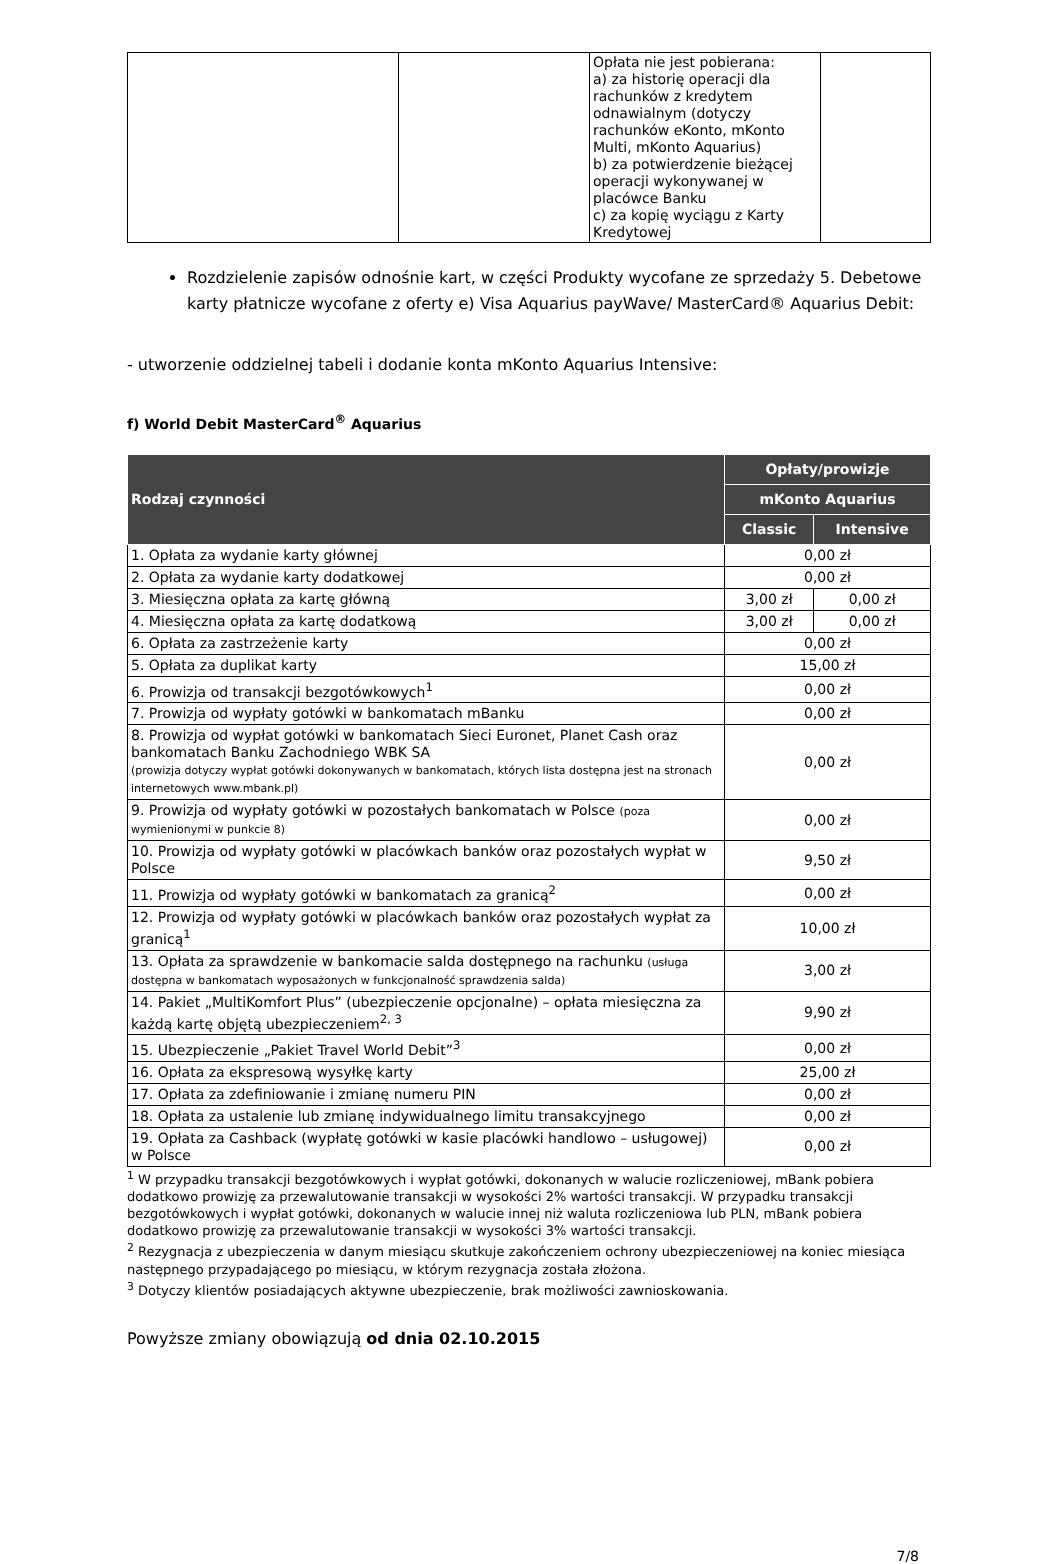| | | Opłata nie jest pobierana: a) za historię operacji dla rachunków z kredytem odnawialnym (dotyczy rachunków eKonto, mKonto Multi, mKonto Aquarius) b) za potwierdzenie bieżącej operacji wykonywanej w placówce Banku c) za kopię wyciągu z Karty Kredytowej | |
Rozdzielenie zapisów odnośnie kart, w części Produkty wycofane ze sprzedaży 5. Debetowe karty płatnicze wycofane z oferty e) Visa Aquarius payWave/ MasterCard® Aquarius Debit:
- utworzenie oddzielnej tabeli i dodanie konta mKonto Aquarius Intensive:
f) World Debit MasterCard<sup>®</sup> Aquarius
| Rodzaj czynności | Opłaty/prowizje | |
| --- | --- | --- |
| | mKonto Aquarius | |
| | Classic | Intensive |
| 1. Opłata za wydanie karty głównej | 0,00 zł | |
| 2. Opłata za wydanie karty dodatkowej | 0,00 zł | |
| 3. Miesięczna opłata za kartę główną | 3,00 zł | 0,00 zł |
| 4. Miesięczna opłata za kartę dodatkową | 3,00 zł | 0,00 zł |
| 6. Opłata za zastrzeżenie karty | 0,00 zł | |
| 5. Opłata za duplikat karty | 15,00 zł | |
| 6. Prowizja od transakcji bezgotówkowych<sup>1</sup> | 0,00 zł | |
| 7. Prowizja od wypłaty gotówki w bankomatach mBanku | 0,00 zł | |
| 8. Prowizja od wypłat gotówki w bankomatach Sieci Euronet, Planet Cash oraz bankomatach Banku Zachodniego WBK SA (prowizja dotyczy wypłat gotówki dokonywanych w bankomatach, których lista dostępna jest na stronach internetowych www.mbank.pl) | 0,00 zł | |
| 9. Prowizja od wypłaty gotówki w pozostałych bankomatach w Polsce (poza wymienionymi w punkcie 8) | 0,00 zł | |
| 10. Prowizja od wypłaty gotówki w placówkach banków oraz pozostałych wypłat w Polsce | 9,50 zł | |
| 11. Prowizja od wypłaty gotówki w bankomatach za granicą<sup>2</sup> | 0,00 zł | |
| 12. Prowizja od wypłaty gotówki w placówkach banków oraz pozostałych wypłat za granicą<sup>1</sup> | 10,00 zł | |
| 13. Opłata za sprawdzenie w bankomacie salda dostępnego na rachunku (usługa dostępna w bankomatach wyposażonych w funkcjonalność sprawdzenia salda) | 3,00 zł | |
| 14. Pakiet „MultiKomfort Plus” (ubezpieczenie opcjonalne) – opłata miesięczna za każdą kartę objętą ubezpieczeniem<sup>2, 3</sup> | 9,90 zł | |
| 15. Ubezpieczenie „Pakiet Travel World Debit”<sup>3</sup> | 0,00 zł | |
| 16. Opłata za ekspresową wysyłkę karty | 25,00 zł | |
| 17. Opłata za zdefiniowanie i zmianę numeru PIN | 0,00 zł | |
| 18. Opłata za ustalenie lub zmianę indywidualnego limitu transakcyjnego | 0,00 zł | |
| 19. Opłata za Cashback (wypłatę gotówki w kasie placówki handlowo – usługowej) w Polsce | 0,00 zł | |
<sup>1</sup> W przypadku transakcji bezgotówkowych i wypłat gotówki, dokonanych w walucie rozliczeniowej, mBank pobiera dodatkowo prowizję za przewalutowanie transakcji w wysokości 2% wartości transakcji. W przypadku transakcji bezgotówkowych i wypłat gotówki, dokonanych w walucie innej niż waluta rozliczeniowa lub PLN, mBank pobiera dodatkowo prowizję za przewalutowanie transakcji w wysokości 3% wartości transakcji.
<sup>2</sup> Rezygnacja z ubezpieczenia w danym miesiącu skutkuje zakończeniem ochrony ubezpieczeniowej na koniec miesiąca następnego przypadającego po miesiącu, w którym rezygnacja została złożona.
<sup>3</sup> Dotyczy klientów posiadających aktywne ubezpieczenie, brak możliwości zawnioskowania.
Powyższe zmiany obowiązują od dnia 02.10.2015
7/8